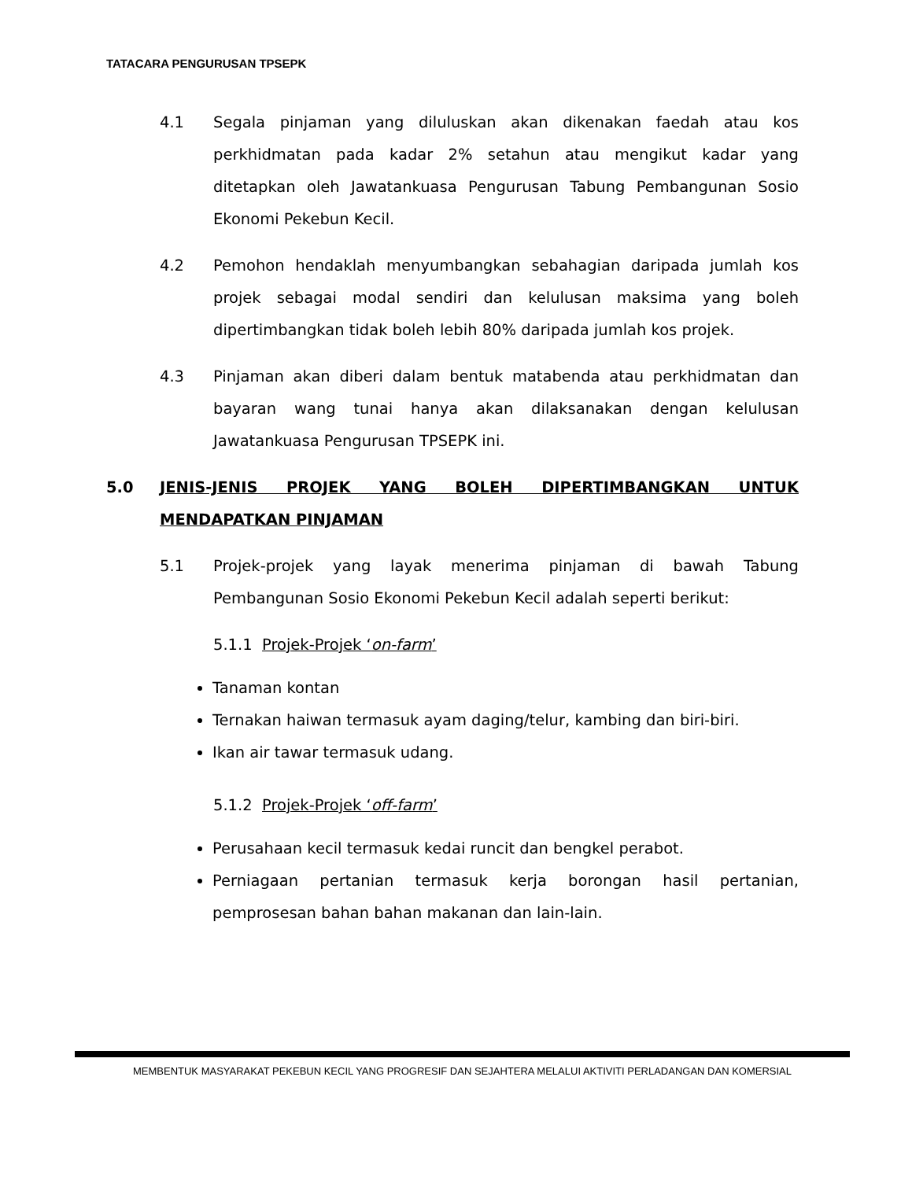TATACARA PENGURUSAN TPSEPK
4.1 Segala pinjaman yang diluluskan akan dikenakan faedah atau kos perkhidmatan pada kadar 2% setahun atau mengikut kadar yang ditetapkan oleh Jawatankuasa Pengurusan Tabung Pembangunan Sosio Ekonomi Pekebun Kecil.
4.2 Pemohon hendaklah menyumbangkan sebahagian daripada jumlah kos projek sebagai modal sendiri dan kelulusan maksima yang boleh dipertimbangkan tidak boleh lebih 80% daripada jumlah kos projek.
4.3 Pinjaman akan diberi dalam bentuk matabenda atau perkhidmatan dan bayaran wang tunai hanya akan dilaksanakan dengan kelulusan Jawatankuasa Pengurusan TPSEPK ini.
5.0 JENIS-JENIS PROJEK YANG BOLEH DIPERTIMBANGKAN UNTUK MENDAPATKAN PINJAMAN
5.1 Projek-projek yang layak menerima pinjaman di bawah Tabung Pembangunan Sosio Ekonomi Pekebun Kecil adalah seperti berikut:
5.1.1 Projek-Projek ‘on-farm’
Tanaman kontan
Ternakan haiwan termasuk ayam daging/telur, kambing dan biri-biri.
Ikan air tawar termasuk udang.
5.1.2 Projek-Projek ‘off-farm’
Perusahaan kecil termasuk kedai runcit dan bengkel perabot.
Perniagaan pertanian termasuk kerja borongan hasil pertanian, pemprosesan bahan bahan makanan dan lain-lain.
MEMBENTUK MASYARAKAT PEKEBUN KECIL YANG PROGRESIF DAN SEJAHTERA MELALUI AKTIVITI PERLADANGAN DAN KOMERSIAL